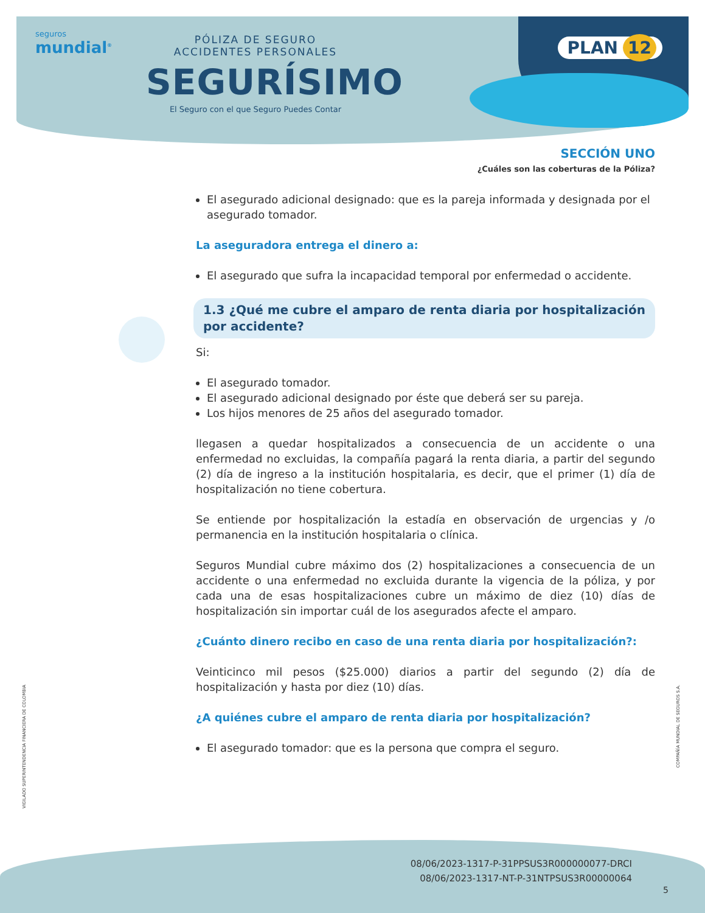seguros
mundial<sup>®</sup>
PÓLIZA DE SEGURO
ACCIDENTES PERSONALES
SEGURÍSIMO
El Seguro con el que Seguro Puedes Contar
PLAN 12
SECCIÓN UNO
¿Cuáles son las coberturas de la Póliza?
El asegurado adicional designado: que es la pareja informada y designada por el asegurado tomador.
La aseguradora entrega el dinero a:
El asegurado que sufra la incapacidad temporal por enfermedad o accidente.
1.3 ¿Qué me cubre el amparo de renta diaria por hospitalización por accidente?
Si:
El asegurado tomador.
El asegurado adicional designado por éste que deberá ser su pareja.
Los hijos menores de 25 años del asegurado tomador.
llegasen a quedar hospitalizados a consecuencia de un accidente o una enfermedad no excluidas, la compañía pagará la renta diaria, a partir del segundo (2) día de ingreso a la institución hospitalaria, es decir, que el primer (1) día de hospitalización no tiene cobertura.
Se entiende por hospitalización la estadía en observación de urgencias y /o permanencia en la institución hospitalaria o clínica.
Seguros Mundial cubre máximo dos (2) hospitalizaciones a consecuencia de un accidente o una enfermedad no excluida durante la vigencia de la póliza, y por cada una de esas hospitalizaciones cubre un máximo de diez (10) días de hospitalización sin importar cuál de los asegurados afecte el amparo.
¿Cuánto dinero recibo en caso de una renta diaria por hospitalización?:
Veinticinco mil pesos ($25.000) diarios a partir del segundo (2) día de hospitalización y hasta por diez (10) días.
¿A quiénes cubre el amparo de renta diaria por hospitalización?
El asegurado tomador: que es la persona que compra el seguro.
VIGILADO SUPERINTENDENCIA FINANCIERA DE COLOMBIA
COMPAÑÍA MUNDIAL DE SEGUROS S.A.
08/06/2023-1317-P-31PPSUS3R000000077-DRCI
08/06/2023-1317-NT-P-31NTPSUS3R00000064
5